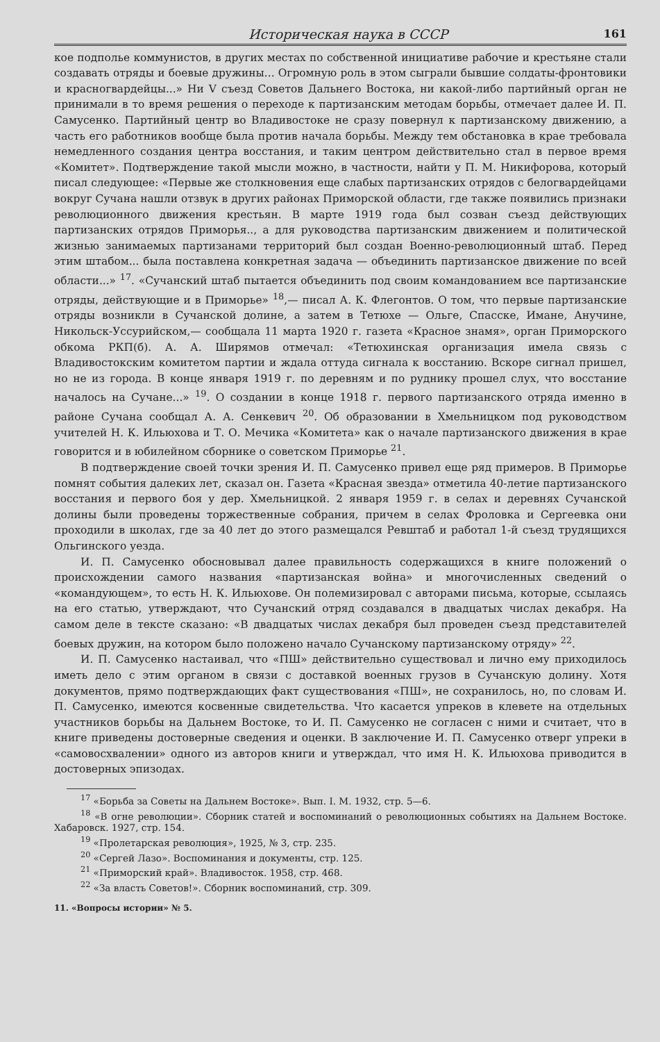Историческая наука в СССР 161
кое подполье коммунистов, в других местах по собственной инициативе рабочие и крестьяне стали создавать отряды и боевые дружины... Огромную роль в этом сыграли бывшие солдаты-фронтовики и красногвардейцы...» Ни V съезд Советов Дальнего Востока, ни какой-либо партийный орган не принимали в то время решения о переходе к партизанским методам борьбы, отмечает далее И. П. Самусенко. Партийный центр во Владивостоке не сразу повернул к партизанскому движению, а часть его работников вообще была против начала борьбы. Между тем обстановка в крае требовала немедленного создания центра восстания, и таким центром действительно стал в первое время «Комитет». Подтверждение такой мысли можно, в частности, найти у П. М. Никифорова, который писал следующее: «Первые же столкновения еще слабых партизанских отрядов с белогвардейцами вокруг Сучана нашли отзвук в других районах Приморской области, где также появились признаки революционного движения крестьян. В марте 1919 года был созван съезд действующих партизанских отрядов Приморья.., а для руководства партизанским движением и политической жизнью занимаемых партизанами территорий был создан Военно-революционный штаб. Перед этим штабом... была поставлена конкретная задача — объединить партизанское движение по всей области...» <sup>17</sup>. «Сучанский штаб пытается объединить под своим командованием все партизанские отряды, действующие и в Приморье» <sup>18</sup>,— писал А. К. Флегонтов. О том, что первые партизанские отряды возникли в Сучанской долине, а затем в Тетюхе — Ольге, Спасске, Имане, Анучине, Никольск-Уссурийском,— сообщала 11 марта 1920 г. газета «Красное знамя», орган Приморского обкома РКП(б). А. А. Ширямов отмечал: «Тетюхинская организация имела связь с Владивостокским комитетом партии и ждала оттуда сигнала к восстанию. Вскоре сигнал пришел, но не из города. В конце января 1919 г. по деревням и по руднику прошел слух, что восстание началось на Сучане...» <sup>19</sup>. О создании в конце 1918 г. первого партизанского отряда именно в районе Сучана сообщал А. А. Сенкевич <sup>20</sup>. Об образовании в Хмельницком под руководством учителей Н. К. Ильюхова и Т. О. Мечика «Комитета» как о начале партизанского движения в крае говорится и в юбилейном сборнике о советском Приморье <sup>21</sup>.
В подтверждение своей точки зрения И. П. Самусенко привел еще ряд примеров. В Приморье помнят события далеких лет, сказал он. Газета «Красная звезда» отметила 40-летие партизанского восстания и первого боя у дер. Хмельницкой. 2 января 1959 г. в селах и деревнях Сучанской долины были проведены торжественные собрания, причем в селах Фроловка и Сергеевка они проходили в школах, где за 40 лет до этого размещался Ревштаб и работал 1-й съезд трудящихся Ольгинского уезда.
И. П. Самусенко обосновывал далее правильность содержащихся в книге положений о происхождении самого названия «партизанская война» и многочисленных сведений о «командующем», то есть Н. К. Ильюхове. Он полемизировал с авторами письма, которые, ссылаясь на его статью, утверждают, что Сучанский отряд создавался в двадцатых числах декабря. На самом деле в тексте сказано: «В двадцатых числах декабря был проведен съезд представителей боевых дружин, на котором было положено начало Сучанскому партизанскому отряду» <sup>22</sup>.
И. П. Самусенко настаивал, что «ПШ» действительно существовал и лично ему приходилось иметь дело с этим органом в связи с доставкой военных грузов в Сучанскую долину. Хотя документов, прямо подтверждающих факт существования «ПШ», не сохранилось, но, по словам И. П. Самусенко, имеются косвенные свидетельства. Что касается упреков в клевете на отдельных участников борьбы на Дальнем Востоке, то И. П. Самусенко не согласен с ними и считает, что в книге приведены достоверные сведения и оценки. В заключение И. П. Самусенко отверг упреки в «самовосхвалении» одного из авторов книги и утверждал, что имя Н. К. Ильюхова приводится в достоверных эпизодах.
<sup>17</sup> «Борьба за Советы на Дальнем Востоке». Вып. I. М. 1932, стр. 5—6.
<sup>18</sup> «В огне революции». Сборник статей и воспоминаний о революционных событиях на Дальнем Востоке. Хабаровск. 1927, стр. 154.
<sup>19</sup> «Пролетарская революция», 1925, № 3, стр. 235.
<sup>20</sup> «Сергей Лазо». Воспоминания и документы, стр. 125.
<sup>21</sup> «Приморский край». Владивосток. 1958, стр. 468.
<sup>22</sup> «За власть Советов!». Сборник воспоминаний, стр. 309.
11. «Вопросы истории» № 5.